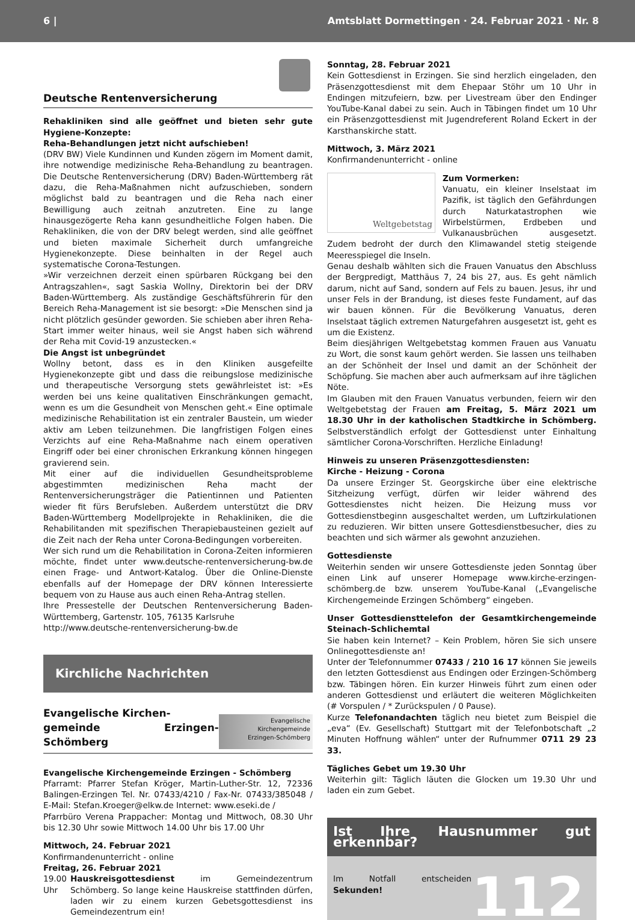6 | Amtsblatt Dormettingen · 24. Februar 2021 · Nr. 8
Deutsche Rentenversicherung
Rehakliniken sind alle geöffnet und bieten sehr gute Hygiene-Konzepte:
Reha-Behandlungen jetzt nicht aufschieben!
(DRV BW) Viele Kundinnen und Kunden zögern im Moment damit, ihre notwendige medizinische Reha-Behandlung zu beantragen. Die Deutsche Rentenversicherung (DRV) Baden-Württemberg rät dazu, die Reha-Maßnahmen nicht aufzuschieben, sondern möglichst bald zu beantragen und die Reha nach einer Bewilligung auch zeitnah anzutreten. Eine zu lange hinausgezögerte Reha kann gesundheitliche Folgen haben. Die Rehakliniken, die von der DRV belegt werden, sind alle geöffnet und bieten maximale Sicherheit durch umfangreiche Hygienekonzepte. Diese beinhalten in der Regel auch systematische Corona-Testungen.
»Wir verzeichnen derzeit einen spürbaren Rückgang bei den Antragszahlen«, sagt Saskia Wollny, Direktorin bei der DRV Baden-Württemberg. Als zuständige Geschäftsführerin für den Bereich Reha-Management ist sie besorgt: »Die Menschen sind ja nicht plötzlich gesünder geworden. Sie schieben aber ihren Reha-Start immer weiter hinaus, weil sie Angst haben sich während der Reha mit Covid-19 anzustecken.«
Die Angst ist unbegründet
Wollny betont, dass es in den Kliniken ausgefeilte Hygienekonzepte gibt und dass die reibungslose medizinische und therapeutische Versorgung stets gewährleistet ist: »Es werden bei uns keine qualitativen Einschränkungen gemacht, wenn es um die Gesundheit von Menschen geht.« Eine optimale medizinische Rehabilitation ist ein zentraler Baustein, um wieder aktiv am Leben teilzunehmen. Die langfristigen Folgen eines Verzichts auf eine Reha-Maßnahme nach einem operativen Eingriff oder bei einer chronischen Erkrankung können hingegen gravierend sein.
Mit einer auf die individuellen Gesundheitsprobleme abgestimmten medizinischen Reha macht der Rentenversicherungsträger die Patientinnen und Patienten wieder fit fürs Berufsleben. Außerdem unterstützt die DRV Baden-Württemberg Modellprojekte in Rehakliniken, die die Rehabilitanden mit spezifischen Therapiebausteinen gezielt auf die Zeit nach der Reha unter Corona-Bedingungen vorbereiten.
Wer sich rund um die Rehabilitation in Corona-Zeiten informieren möchte, findet unter www.deutsche-rentenversicherung-bw.de einen Frage- und Antwort-Katalog. Über die Online-Dienste ebenfalls auf der Homepage der DRV können Interessierte bequem von zu Hause aus auch einen Reha-Antrag stellen.
Ihre Pressestelle der Deutschen Rentenversicherung Baden-Württemberg, Gartenstr. 105, 76135 Karlsruhe
http://www.deutsche-rentenversicherung-bw.de
Kirchliche Nachrichten
Evangelische Kirchen-
gemeinde Erzingen-Schömberg
Evangelische
Kirchengemeinde
Erzingen-Schömberg
Evangelische Kirchengemeinde Erzingen - Schömberg
Pfarramt: Pfarrer Stefan Kröger, Martin-Luther-Str. 12, 72336 Balingen-Erzingen Tel. Nr. 07433/4210 / Fax-Nr. 07433/385048 / E-Mail: Stefan.Kroeger@elkw.de Internet: www.eseki.de /
Pfarrbüro Verena Prappacher: Montag und Mittwoch, 08.30 Uhr bis 12.30 Uhr sowie Mittwoch 14.00 Uhr bis 17.00 Uhr
Mittwoch, 24. Februar 2021
Konfirmandenunterricht - online
Freitag, 26. Februar 2021
19.00 Uhr Hauskreisgottesdienst im Gemeindezentrum Schömberg. So lange keine Hauskreise stattfinden dürfen, laden wir zu einem kurzen Gebetsgottesdienst ins Gemeindezentrum ein!
Sonntag, 28. Februar 2021
Kein Gottesdienst in Erzingen. Sie sind herzlich eingeladen, den Präsenzgottesdienst mit dem Ehepaar Stöhr um 10 Uhr in Endingen mitzufeiern, bzw. per Livestream über den Endinger YouTube-Kanal dabei zu sein. Auch in Täbingen findet um 10 Uhr ein Präsenzgottesdienst mit Jugendreferent Roland Eckert in der Karsthanskirche statt.
Mittwoch, 3. März 2021
Konfirmandenunterricht - online
Weltgebetstag
Zum Vormerken:
Vanuatu, ein kleiner Inselstaat im Pazifik, ist täglich den Gefährdungen durch Naturkatastrophen wie Wirbelstürmen, Erdbeben und Vulkanausbrüchen ausgesetzt. Zudem bedroht der durch den Klimawandel stetig steigende Meeresspiegel die Inseln.
Genau deshalb wählten sich die Frauen Vanuatus den Abschluss der Bergpredigt, Matthäus 7, 24 bis 27, aus. Es geht nämlich darum, nicht auf Sand, sondern auf Fels zu bauen. Jesus, ihr und unser Fels in der Brandung, ist dieses feste Fundament, auf das wir bauen können. Für die Bevölkerung Vanuatus, deren Inselstaat täglich extremen Naturgefahren ausgesetzt ist, geht es um die Existenz.
Beim diesjährigen Weltgebetstag kommen Frauen aus Vanuatu zu Wort, die sonst kaum gehört werden. Sie lassen uns teilhaben an der Schönheit der Insel und damit an der Schönheit der Schöpfung. Sie machen aber auch aufmerksam auf ihre täglichen Nöte.
Im Glauben mit den Frauen Vanuatus verbunden, feiern wir den Weltgebetstag der Frauen am Freitag, 5. März 2021 um 18.30 Uhr in der katholischen Stadtkirche in Schömberg. Selbstverständlich erfolgt der Gottesdienst unter Einhaltung sämtlicher Corona-Vorschriften. Herzliche Einladung!
Hinweis zu unseren Präsenzgottesdiensten:
Kirche - Heizung - Corona
Da unsere Erzinger St. Georgskirche über eine elektrische Sitzheizung verfügt, dürfen wir leider während des Gottesdienstes nicht heizen. Die Heizung muss vor Gottesdienstbeginn ausgeschaltet werden, um Luftzirkulationen zu reduzieren. Wir bitten unsere Gottesdienstbesucher, dies zu beachten und sich wärmer als gewohnt anzuziehen.
Gottesdienste
Weiterhin senden wir unsere Gottesdienste jeden Sonntag über einen Link auf unserer Homepage www.kirche-erzingen-schömberg.de bzw. unserem YouTube-Kanal („Evangelische Kirchengemeinde Erzingen Schömberg“ eingeben.
Unser Gottesdiensttelefon der Gesamtkirchengemeinde Steinach-Schlichemtal
Sie haben kein Internet? – Kein Problem, hören Sie sich unsere Onlinegottesdienste an!
Unter der Telefonnummer 07433 / 210 16 17 können Sie jeweils den letzten Gottesdienst aus Endingen oder Erzingen-Schömberg bzw. Täbingen hören. Ein kurzer Hinweis führt zum einen oder anderen Gottesdienst und erläutert die weiteren Möglichkeiten (# Vorspulen / * Zurückspulen / 0 Pause).
Kurze Telefonandachten täglich neu bietet zum Beispiel die „eva“ (Ev. Gesellschaft) Stuttgart mit der Telefonbotschaft „2 Minuten Hoffnung wählen“ unter der Rufnummer 0711 29 23 33.
Tägliches Gebet um 19.30 Uhr
Weiterhin gilt: Täglich läuten die Glocken um 19.30 Uhr und laden ein zum Gebet.
Ist Ihre Hausnummer gut erkennbar?
Im Notfall entscheiden Sekunden! 112